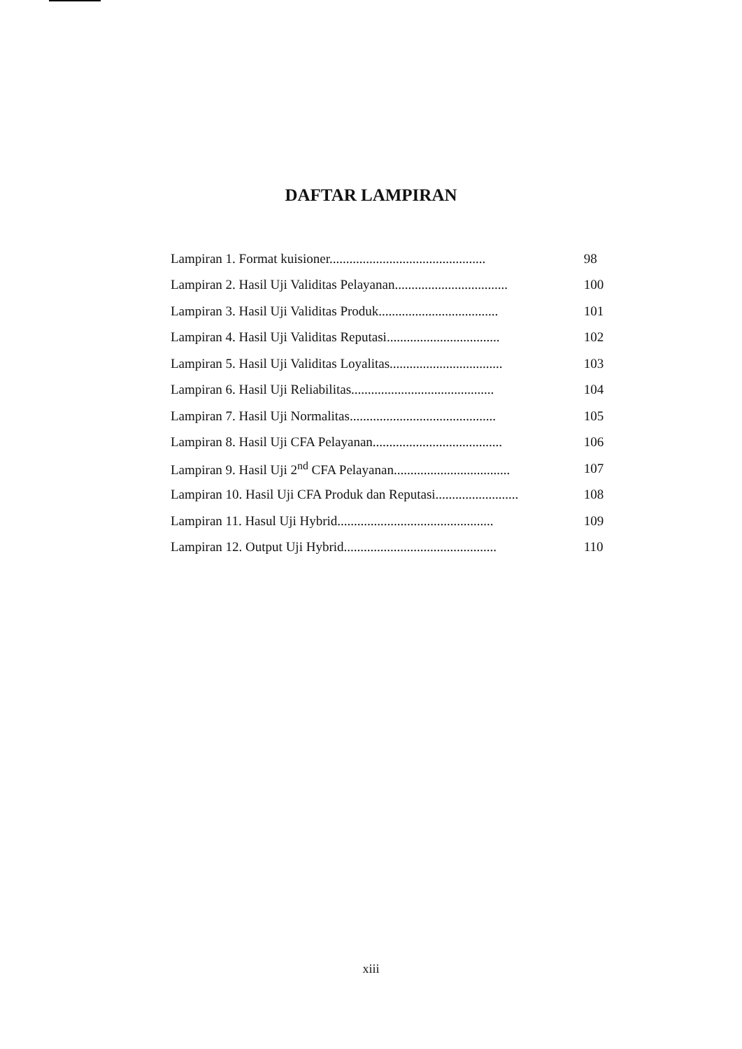DAFTAR LAMPIRAN
Lampiran 1. Format kuisioner............................................... 98
Lampiran 2. Hasil Uji Validitas Pelayanan.................................. 100
Lampiran 3. Hasil Uji Validitas Produk.................................... 101
Lampiran 4. Hasil Uji Validitas Reputasi.................................. 102
Lampiran 5. Hasil Uji Validitas Loyalitas.................................. 103
Lampiran 6. Hasil Uji Reliabilitas........................................... 104
Lampiran 7. Hasil Uji Normalitas............................................ 105
Lampiran 8. Hasil Uji CFA Pelayanan....................................... 106
Lampiran 9. Hasil Uji 2<sup>nd</sup> CFA Pelayanan................................... 107
Lampiran 10. Hasil Uji CFA Produk dan Reputasi......................... 108
Lampiran 11. Hasul Uji Hybrid............................................... 109
Lampiran 12. Output Uji Hybrid.............................................. 110
xiii